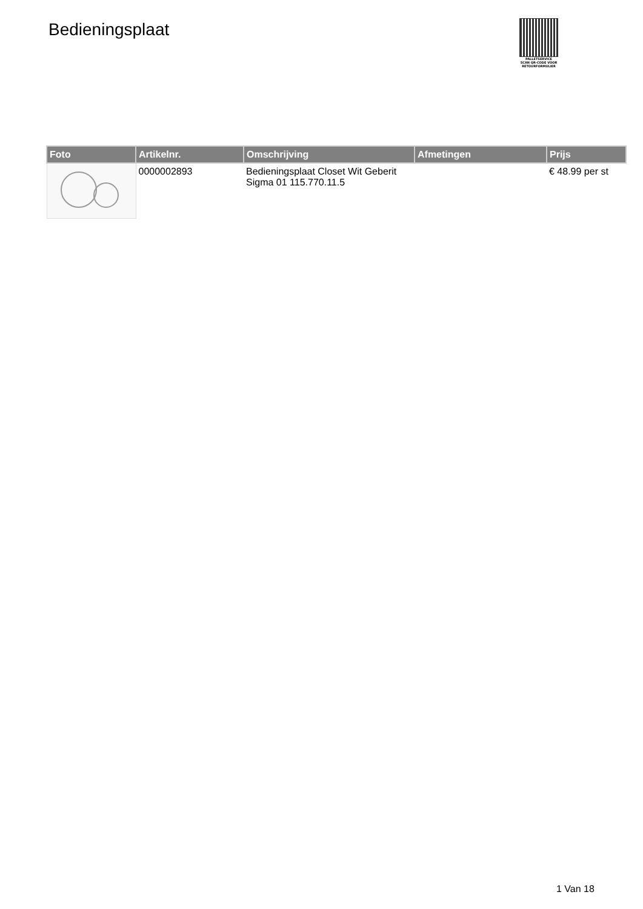Bedieningsplaat
PALLETSERVICE
SCAN QR-CODE VOOR
RETOURFORMULIER
| Foto | Artikelnr. | Omschrijving | Afmetingen | Prijs |
| --- | --- | --- | --- | --- |
| | 0000002893 | Bedieningsplaat Closet Wit Geberit Sigma 01 115.770.11.5 | | € 48.99 per st |
1 Van 18